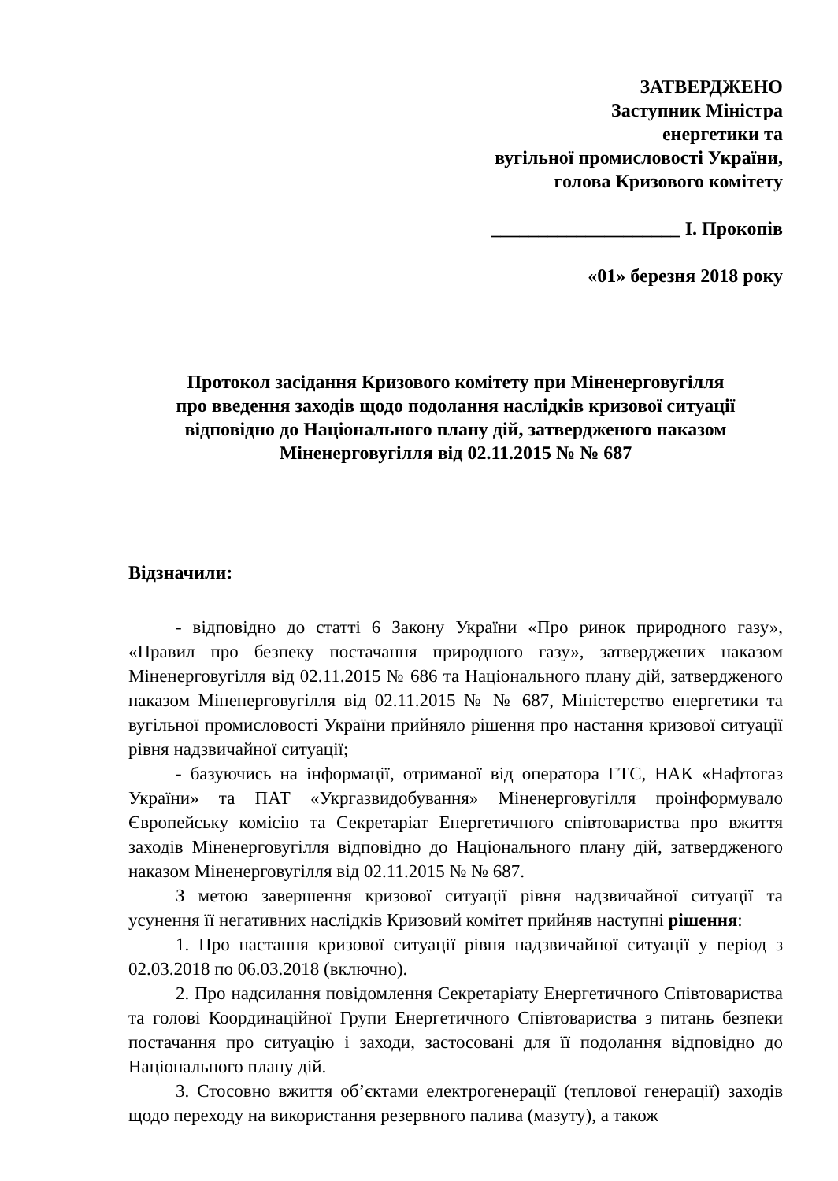ЗАТВЕРДЖЕНО
Заступник Міністра
енергетики та
вугільної промисловості України,
голова Кризового комітету
____________________ І. Прокопів
«01» березня 2018 року
Протокол засідання Кризового комітету при Міненерговугілля
про введення заходів щодо подолання наслідків кризової ситуації
відповідно до Національного плану дій, затвердженого наказом
Міненерговугілля від 02.11.2015 № № 687
Відзначили:
- відповідно до статті 6 Закону України «Про ринок природного газу», «Правил про безпеку постачання природного газу», затверджених наказом Міненерговугілля від 02.11.2015 № 686 та Національного плану дій, затвердженого наказом Міненерговугілля від 02.11.2015 № № 687, Міністерство енергетики та вугільної промисловості України прийняло рішення про настання кризової ситуації рівня надзвичайної ситуації;
- базуючись на інформації, отриманої від оператора ГТС, НАК «Нафтогаз України» та ПАТ «Укргазвидобування» Міненерговугілля проінформувало Європейську комісію та Секретаріат Енергетичного співтовариства про вжиття заходів Міненерговугілля відповідно до Національного плану дій, затвердженого наказом Міненерговугілля від 02.11.2015 № № 687.
З метою завершення кризової ситуації рівня надзвичайної ситуації та усунення її негативних наслідків Кризовий комітет прийняв наступні рішення:
1. Про настання кризової ситуації рівня надзвичайної ситуації у період з 02.03.2018 по 06.03.2018 (включно).
2. Про надсилання повідомлення Секретаріату Енергетичного Співтовариства та голові Координаційної Групи Енергетичного Співтовариства з питань безпеки постачання про ситуацію і заходи, застосовані для її подолання відповідно до Національного плану дій.
3. Стосовно вжиття об’єктами електрогенерації (теплової генерації) заходів щодо переходу на використання резервного палива (мазуту), а також